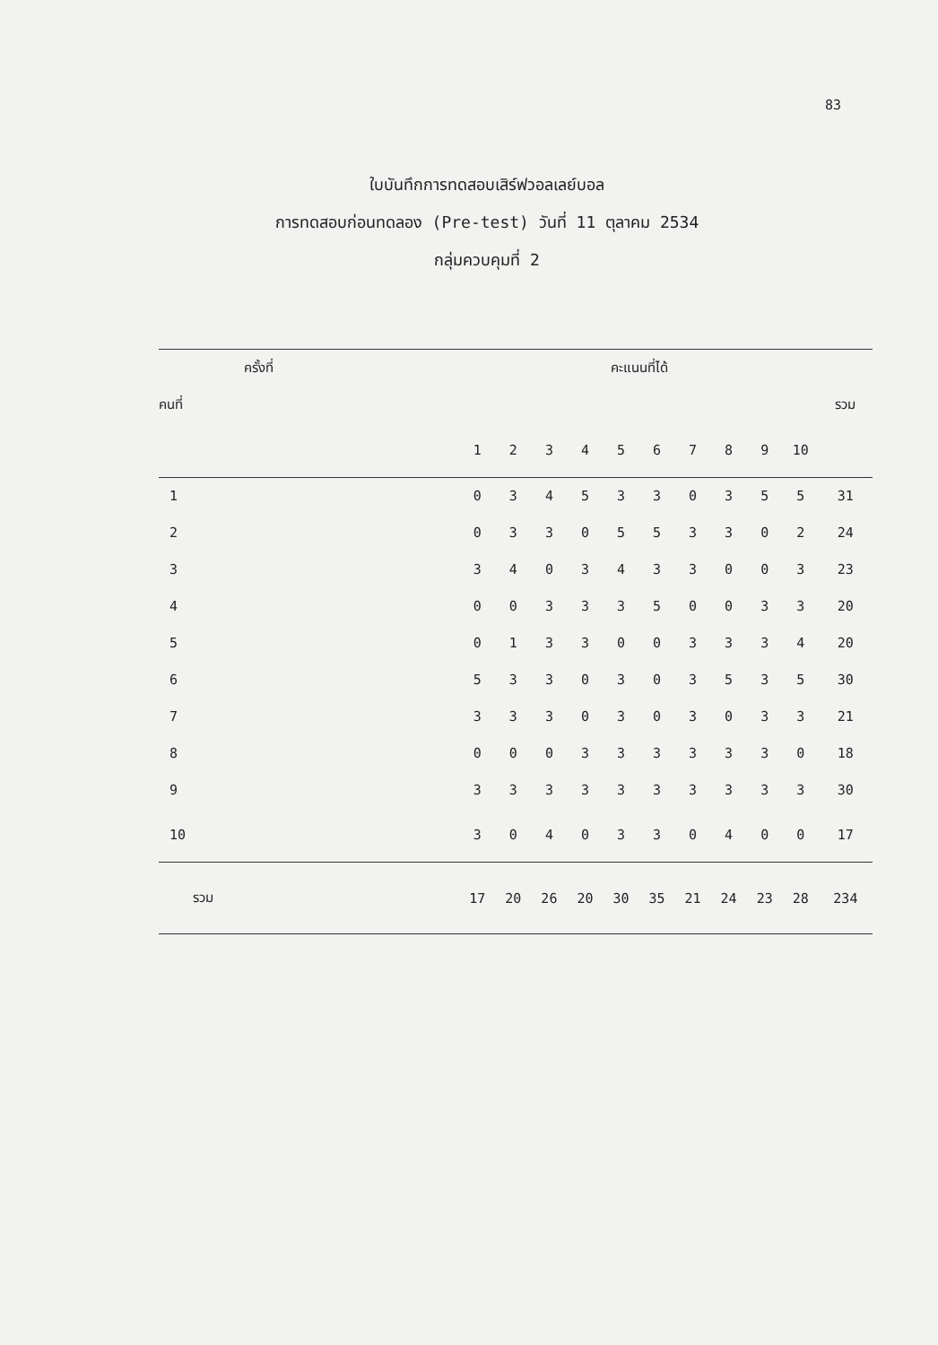83
ใบบันทึกการทดสอบเสิร์ฟวอลเลย์บอล
การทดสอบก่อนทดลอง (Pre-test) วันที่ 11 ตุลาคม 2534
กลุ่มควบคุมที่ 2
| ครั้งที่ | | คะแนนที่ได้ | | | | | | | | | | |
| --- | --- | --- | --- | --- | --- | --- | --- | --- | --- | --- | --- | --- |
| คนที่ | | | | | | | | | | | | รวม |
| | | 1 | 2 | 3 | 4 | 5 | 6 | 7 | 8 | 9 | 10 | |
| 1 | | 0 | 3 | 4 | 5 | 3 | 3 | 0 | 3 | 5 | 5 | 31 |
| 2 | | 0 | 3 | 3 | 0 | 5 | 5 | 3 | 3 | 0 | 2 | 24 |
| 3 | | 3 | 4 | 0 | 3 | 4 | 3 | 3 | 0 | 0 | 3 | 23 |
| 4 | | 0 | 0 | 3 | 3 | 3 | 5 | 0 | 0 | 3 | 3 | 20 |
| 5 | | 0 | 1 | 3 | 3 | 0 | 0 | 3 | 3 | 3 | 4 | 20 |
| 6 | | 5 | 3 | 3 | 0 | 3 | 0 | 3 | 5 | 3 | 5 | 30 |
| 7 | | 3 | 3 | 3 | 0 | 3 | 0 | 3 | 0 | 3 | 3 | 21 |
| 8 | | 0 | 0 | 0 | 3 | 3 | 3 | 3 | 3 | 3 | 0 | 18 |
| 9 | | 3 | 3 | 3 | 3 | 3 | 3 | 3 | 3 | 3 | 3 | 30 |
| 10 | | 3 | 0 | 4 | 0 | 3 | 3 | 0 | 4 | 0 | 0 | 17 |
| รวม | | 17 | 20 | 26 | 20 | 30 | 35 | 21 | 24 | 23 | 28 | 234 |